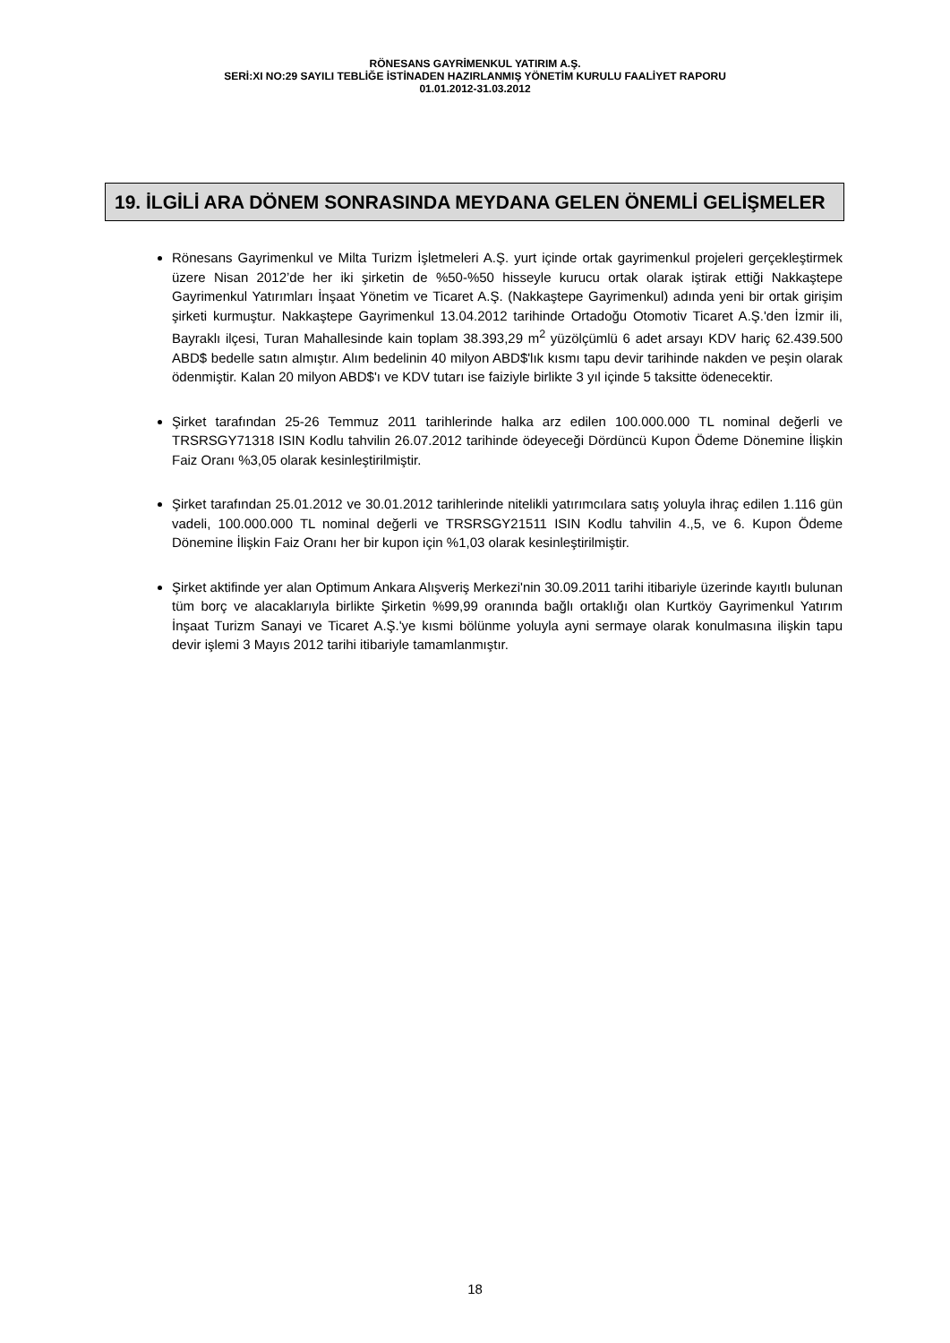RÖNESANS GAYRİMENKUL YATIRIM A.Ş.
SERİ:XI NO:29 SAYILI TEBLİĞE İSTİNADEN HAZIRLANMIŞ YÖNETİM KURULU FAALİYET RAPORU
01.01.2012-31.03.2012
19. İLGİLİ ARA DÖNEM SONRASINDA MEYDANA GELEN ÖNEMLİ GELİŞMELER
Rönesans Gayrimenkul ve Milta Turizm İşletmeleri A.Ş. yurt içinde ortak gayrimenkul projeleri gerçekleştirmek üzere Nisan 2012’de her iki şirketin de %50-%50 hisseyle kurucu ortak olarak iştirak ettiği Nakkaştepe Gayrimenkul Yatırımları İnşaat Yönetim ve Ticaret A.Ş. (Nakkaştepe Gayrimenkul) adında yeni bir ortak girişim şirketi kurmuştur. Nakkaştepe Gayrimenkul 13.04.2012 tarihinde Ortadoğu Otomotiv Ticaret A.Ş.'den İzmir ili, Bayraklı ilçesi, Turan Mahallesinde kain toplam 38.393,29 m<sup>2</sup> yüzölçümlü 6 adet arsayı KDV hariç 62.439.500 ABD$ bedelle satın almıştır. Alım bedelinin 40 milyon ABD$'lık kısmı tapu devir tarihinde nakden ve peşin olarak ödenmiştir. Kalan 20 milyon ABD$'ı ve KDV tutarı ise faiziyle birlikte 3 yıl içinde 5 taksitte ödenecektir.
Şirket tarafından 25-26 Temmuz 2011 tarihlerinde halka arz edilen 100.000.000 TL nominal değerli ve TRSRSGY71318 ISIN Kodlu tahvilin 26.07.2012 tarihinde ödeyeceği Dördüncü Kupon Ödeme Dönemine İlişkin Faiz Oranı %3,05 olarak kesinleştirilmiştir.
Şirket tarafından 25.01.2012 ve 30.01.2012 tarihlerinde nitelikli yatırımcılara satış yoluyla ihraç edilen 1.116 gün vadeli, 100.000.000 TL nominal değerli ve TRSRSGY21511 ISIN Kodlu tahvilin 4.,5, ve 6. Kupon Ödeme Dönemine İlişkin Faiz Oranı her bir kupon için %1,03 olarak kesinleştirilmiştir.
Şirket aktifinde yer alan Optimum Ankara Alışveriş Merkezi'nin 30.09.2011 tarihi itibariyle üzerinde kayıtlı bulunan tüm borç ve alacaklarıyla birlikte Şirketin %99,99 oranında bağlı ortaklığı olan Kurtköy Gayrimenkul Yatırım İnşaat Turizm Sanayi ve Ticaret A.Ş.'ye kısmi bölünme yoluyla ayni sermaye olarak konulmasına ilişkin tapu devir işlemi 3 Mayıs 2012 tarihi itibariyle tamamlanmıştır.
18